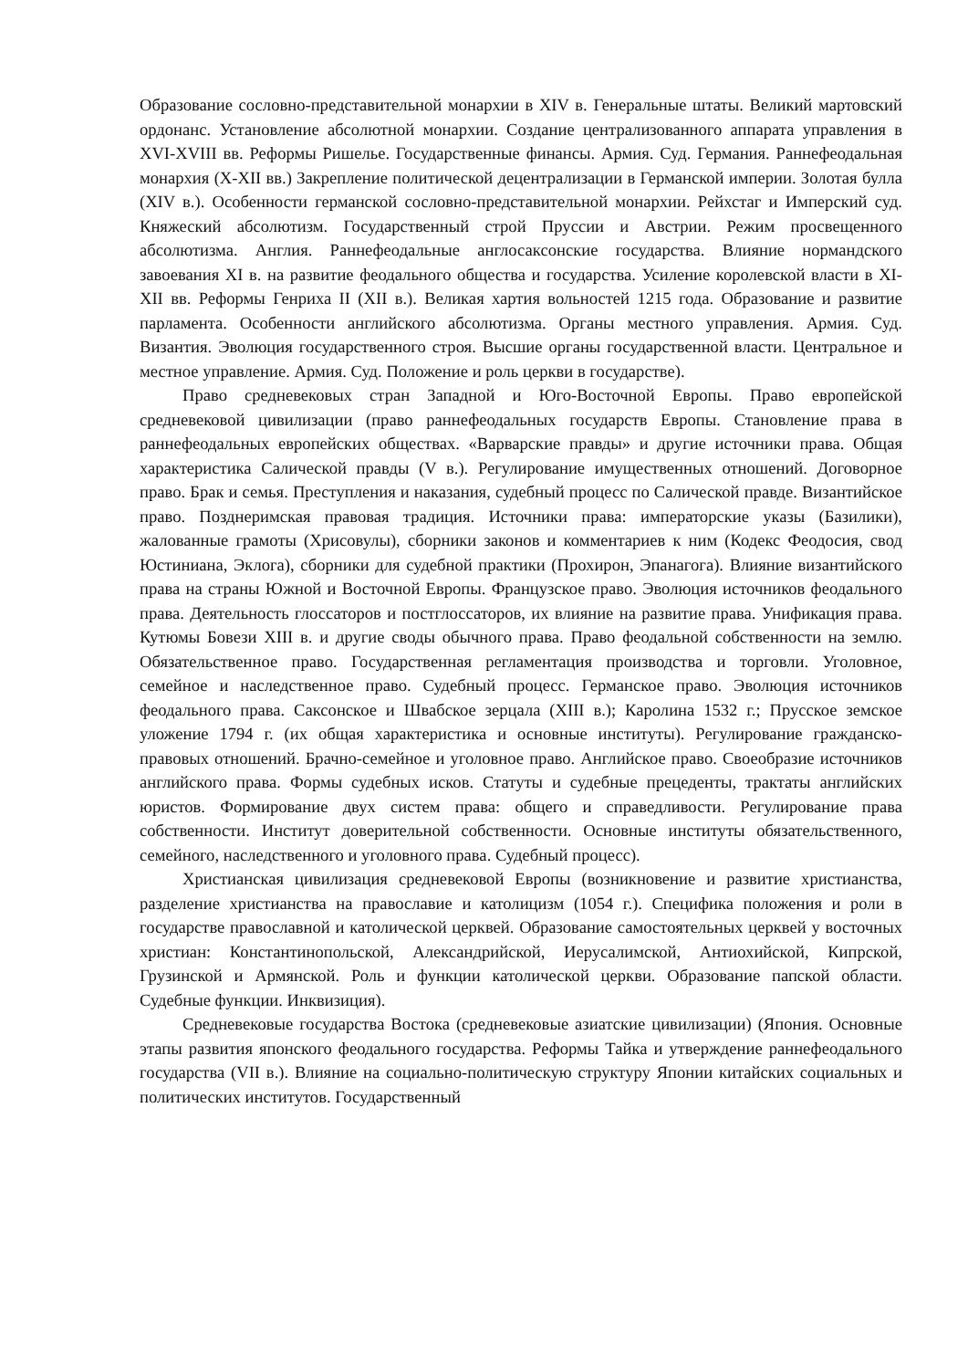Образование сословно-представительной монархии в XIV в. Генеральные штаты. Великий мартовский ордонанс. Установление абсолютной монархии. Создание централизованного аппарата управления в XVI-XVIII вв. Реформы Ришелье. Государственные финансы. Армия. Суд. Германия. Раннефеодальная монархия (X-XII вв.) Закрепление политической децентрализации в Германской империи. Золотая булла (XIV в.). Особенности германской сословно-представительной монархии. Рейхстаг и Имперский суд. Княжеский абсолютизм. Государственный строй Пруссии и Австрии. Режим просвещенного абсолютизма. Англия. Раннефеодальные англосаксонские государства. Влияние нормандского завоевания XI в. на развитие феодального общества и государства. Усиление королевской власти в XI-XII вв. Реформы Генриха II (XII в.). Великая хартия вольностей 1215 года. Образование и развитие парламента. Особенности английского абсолютизма. Органы местного управления. Армия. Суд. Византия. Эволюция государственного строя. Высшие органы государственной власти. Центральное и местное управление. Армия. Суд. Положение и роль церкви в государстве).
Право средневековых стран Западной и Юго-Восточной Европы. Право европейской средневековой цивилизации (право раннефеодальных государств Европы. Становление права в раннефеодальных европейских обществах. «Варварские правды» и другие источники права. Общая характеристика Салической правды (V в.). Регулирование имущественных отношений. Договорное право. Брак и семья. Преступления и наказания, судебный процесс по Салической правде. Византийское право. Позднеримская правовая традиция. Источники права: императорские указы (Базилики), жалованные грамоты (Хрисовулы), сборники законов и комментариев к ним (Кодекс Феодосия, свод Юстиниана, Эклога), сборники для судебной практики (Прохирон, Эпанагога). Влияние византийского права на страны Южной и Восточной Европы. Французское право. Эволюция источников феодального права. Деятельность глоссаторов и постглоссаторов, их влияние на развитие права. Унификация права. Кутюмы Бовези XIII в. и другие своды обычного права. Право феодальной собственности на землю. Обязательственное право. Государственная регламентация производства и торговли. Уголовное, семейное и наследственное право. Судебный процесс. Германское право. Эволюция источников феодального права. Саксонское и Швабское зерцала (XIII в.); Каролина 1532 г.; Прусское земское уложение 1794 г. (их общая характеристика и основные институты). Регулирование гражданско-правовых отношений. Брачно-семейное и уголовное право. Английское право. Своеобразие источников английского права. Формы судебных исков. Статуты и судебные прецеденты, трактаты английских юристов. Формирование двух систем права: общего и справедливости. Регулирование права собственности. Институт доверительной собственности. Основные институты обязательственного, семейного, наследственного и уголовного права. Судебный процесс).
Христианская цивилизация средневековой Европы (возникновение и развитие христианства, разделение христианства на православие и католицизм (1054 г.). Специфика положения и роли в государстве православной и католической церквей. Образование самостоятельных церквей у восточных христиан: Константинопольской, Александрийской, Иерусалимской, Антиохийской, Кипрской, Грузинской и Армянской. Роль и функции католической церкви. Образование папской области. Судебные функции. Инквизиция).
Средневековые государства Востока (средневековые азиатские цивилизации) (Япония. Основные этапы развития японского феодального государства. Реформы Тайка и утверждение раннефеодального государства (VII в.). Влияние на социально-политическую структуру Японии китайских социальных и политических институтов. Государственный